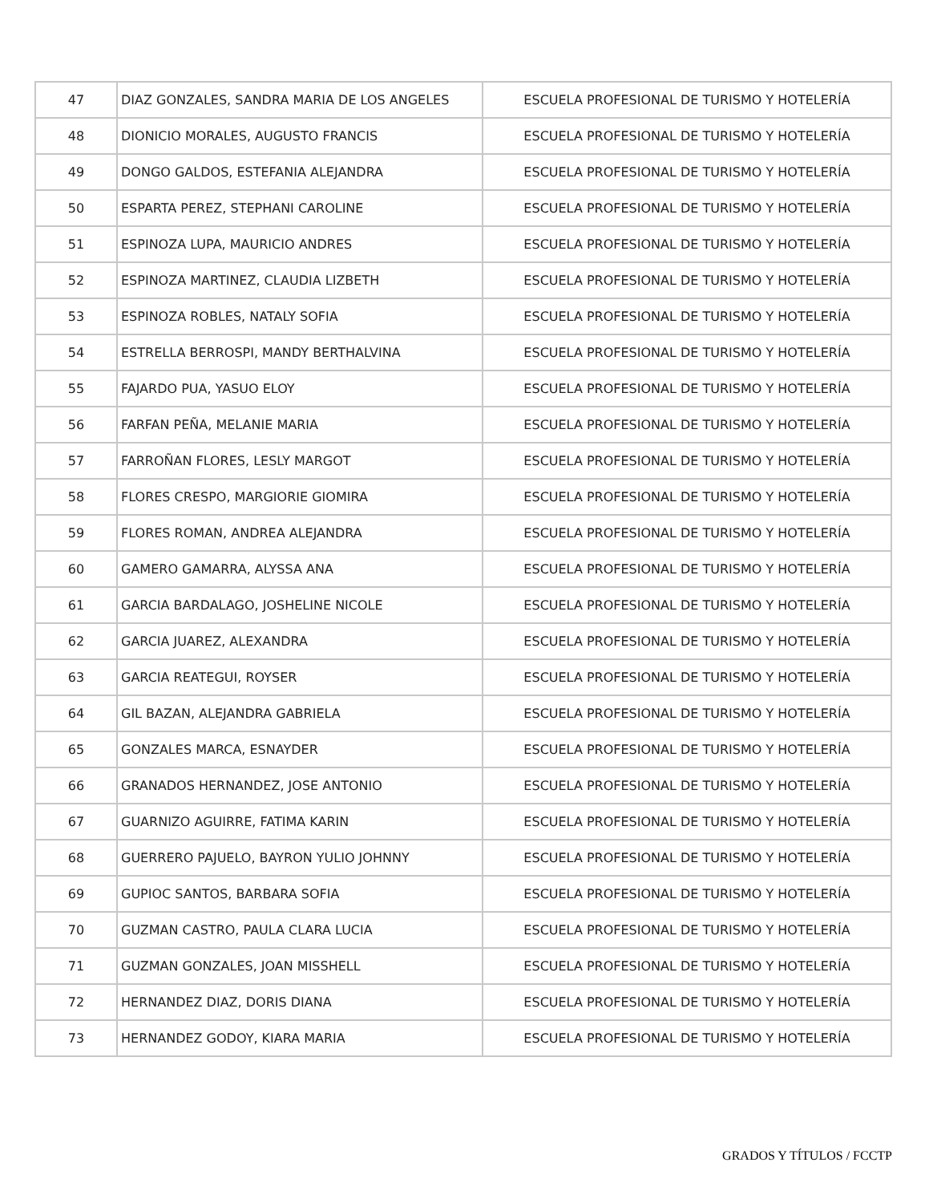| 47 | DIAZ GONZALES, SANDRA MARIA DE LOS ANGELES | ESCUELA PROFESIONAL DE TURISMO Y HOTELERÍA |
| 48 | DIONICIO MORALES, AUGUSTO FRANCIS | ESCUELA PROFESIONAL DE TURISMO Y HOTELERÍA |
| 49 | DONGO GALDOS, ESTEFANIA ALEJANDRA | ESCUELA PROFESIONAL DE TURISMO Y HOTELERÍA |
| 50 | ESPARTA PEREZ, STEPHANI CAROLINE | ESCUELA PROFESIONAL DE TURISMO Y HOTELERÍA |
| 51 | ESPINOZA LUPA, MAURICIO ANDRES | ESCUELA PROFESIONAL DE TURISMO Y HOTELERÍA |
| 52 | ESPINOZA MARTINEZ, CLAUDIA LIZBETH | ESCUELA PROFESIONAL DE TURISMO Y HOTELERÍA |
| 53 | ESPINOZA ROBLES, NATALY SOFIA | ESCUELA PROFESIONAL DE TURISMO Y HOTELERÍA |
| 54 | ESTRELLA BERROSPI, MANDY BERTHALVINA | ESCUELA PROFESIONAL DE TURISMO Y HOTELERÍA |
| 55 | FAJARDO PUA, YASUO ELOY | ESCUELA PROFESIONAL DE TURISMO Y HOTELERÍA |
| 56 | FARFAN PEÑA, MELANIE MARIA | ESCUELA PROFESIONAL DE TURISMO Y HOTELERÍA |
| 57 | FARROÑAN FLORES, LESLY MARGOT | ESCUELA PROFESIONAL DE TURISMO Y HOTELERÍA |
| 58 | FLORES CRESPO, MARGIORIE GIOMIRA | ESCUELA PROFESIONAL DE TURISMO Y HOTELERÍA |
| 59 | FLORES ROMAN, ANDREA ALEJANDRA | ESCUELA PROFESIONAL DE TURISMO Y HOTELERÍA |
| 60 | GAMERO GAMARRA, ALYSSA ANA | ESCUELA PROFESIONAL DE TURISMO Y HOTELERÍA |
| 61 | GARCIA BARDALAGO, JOSHELINE NICOLE | ESCUELA PROFESIONAL DE TURISMO Y HOTELERÍA |
| 62 | GARCIA JUAREZ, ALEXANDRA | ESCUELA PROFESIONAL DE TURISMO Y HOTELERÍA |
| 63 | GARCIA REATEGUI, ROYSER | ESCUELA PROFESIONAL DE TURISMO Y HOTELERÍA |
| 64 | GIL BAZAN, ALEJANDRA GABRIELA | ESCUELA PROFESIONAL DE TURISMO Y HOTELERÍA |
| 65 | GONZALES MARCA, ESNAYDER | ESCUELA PROFESIONAL DE TURISMO Y HOTELERÍA |
| 66 | GRANADOS HERNANDEZ, JOSE ANTONIO | ESCUELA PROFESIONAL DE TURISMO Y HOTELERÍA |
| 67 | GUARNIZO AGUIRRE, FATIMA KARIN | ESCUELA PROFESIONAL DE TURISMO Y HOTELERÍA |
| 68 | GUERRERO PAJUELO, BAYRON YULIO JOHNNY | ESCUELA PROFESIONAL DE TURISMO Y HOTELERÍA |
| 69 | GUPIOC SANTOS, BARBARA SOFIA | ESCUELA PROFESIONAL DE TURISMO Y HOTELERÍA |
| 70 | GUZMAN CASTRO, PAULA CLARA LUCIA | ESCUELA PROFESIONAL DE TURISMO Y HOTELERÍA |
| 71 | GUZMAN GONZALES, JOAN MISSHELL | ESCUELA PROFESIONAL DE TURISMO Y HOTELERÍA |
| 72 | HERNANDEZ DIAZ, DORIS DIANA | ESCUELA PROFESIONAL DE TURISMO Y HOTELERÍA |
| 73 | HERNANDEZ GODOY, KIARA MARIA | ESCUELA PROFESIONAL DE TURISMO Y HOTELERÍA |
GRADOS Y TÍTULOS / FCCTP